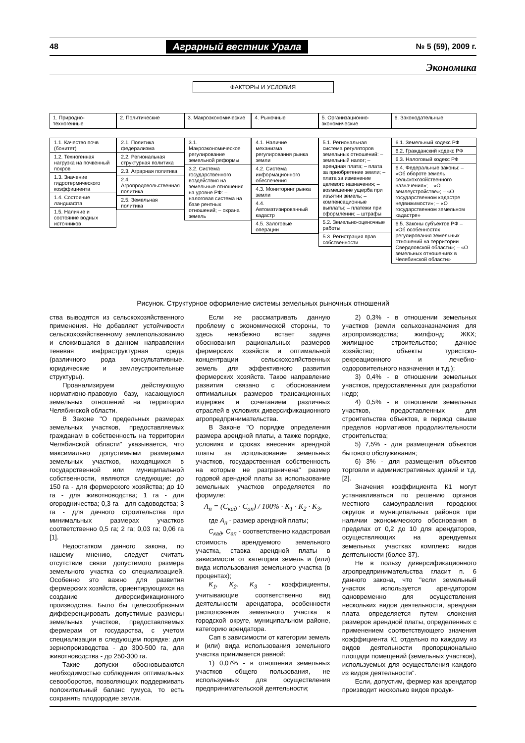48 Аграрный вестник Урала № 5 (59), 2009 г.
Экономика
ФАКТОРЫ И УСЛОВИЯ
1. Природно-техногенные
1.1. Качество почв (бонитет)
1.2. Техногенная нагрузка на почвенный покров
1.3. Значение гидротермического коэффициента
1.4. Состояние ландшафта
1.5. Наличие и состояние водных источников
2. Политические
2.1. Политика федерализма
2.2. Региональная структурная политика
2.3. Аграрная политика
2.4. Агропродовольственная политика
2.5. Земельная политика
3. Макроэкономические
3.1. Макроэкономическое регулирование земельной реформы
3.2. Система государственного воздействия на земельные отношения на уровне РФ: – налоговая система на базе рентных отношений; – охрана земель
4. Рыночные
4.1. Наличие механизма регулирования рынка земли
4.2. Система информационного обеспечения
4.3. Мониторинг рынка земли
4.4. Автоматизированный кадастр
4.5. Залоговые операции
5. Организационно-экономические
5.1. Региональная система регуляторов земельных отношений: – земельный налог; – арендная плата; – плата за приобретение земли; – плата за изменение целевого назначения; – возмещение ущерба при изъятии земель; – компенсационные выплаты; – платежи при оформлении; – штрафы
5.2. Земельно-оценочные работы
5.3. Регистрация прав собственности
6. Законодательные
6.1. Земельный кодекс РФ
6.2. Гражданский кодекс РФ
6.3. Налоговый кодекс РФ
6.4. Федеральные законы: – «Об обороте земель сельскохозяйственного назначения»; – «О землеустройстве»; – «О государственном кадастре недвижимости»; – «О государственном земельном кадастре»
6.5. Законы субъектов РФ – «Об особенностях регулирования земельных отношений на территории Свердловской области»; – «О земельных отношениях в Челябинской области»
Рисунок. Структурное оформление системы земельных рыночных отношений
ства выводятся из сельскохозяйственного применения. Не добавляет устойчивости сельскохозяйственному землепользованию и сложившаяся в данном направлении теневая инфраструктурная среда (различного рода консультативные, юридические и землеустроительные структуры).
Проанализируем действующую нормативно-правовую базу, касающуюся земельных отношений на территории Челябинской области.
В Законе "О предельных размерах земельных участков, предоставляемых гражданам в собственность на территории Челябинской области" указывается, что максимально допустимыми размерами земельных участков, находящихся в государственной или муниципальной собственности, являются следующие: до 150 га - для фермерского хозяйства; до 10 га - для животноводства; 1 га - для огородничества; 0,3 га - для садоводства; 3 га - для дачного строительства при минимальных размерах участков соответственно 0,5 га; 2 га; 0,03 га; 0,06 га [1].
Недостатком данного закона, по нашему мнению, следует считать отсутствие связи допустимого размера земельного участка со специализацией. Особенно это важно для развития фермерских хозяйств, ориентирующихся на создание диверсификационного производства. Было бы целесообразным дифференцировать допустимые размеры земельных участков, предоставляемых фермерам от государства, с учетом специализации в следующем порядке: для зернопроизводства - до 300-500 га, для животноводства - до 250-300 га.
Такие допуски обосновываются необходимостью соблюдения оптимальных севооборотов, позволяющих поддерживать положительный баланс гумуса, то есть сохранять плодородие земли.
Если же рассматривать данную проблему с экономической стороны, то здесь неизбежно встает задача обоснования рациональных размеров фермерских хозяйств и оптимальной концентрации сельскохозяйственных земель для эффективного развития фермерских хозяйств. Такое направление развития связано с обоснованием оптимальных размеров трансакционных издержек и сочетанием различных отраслей в условиях диверсификационного агропредпринимательства.
В Законе "О порядке определения размера арендной платы, а также порядке, условиях и сроках внесения арендной платы за использование земельных участков, государственная собственность на которые не разграничена" размер годовой арендной платы за использование земельных участков определяется по формуле:
A<sub>п</sub> = (C<sub>кад</sub> · C<sub>ап</sub>) / 100% · K<sub>1</sub> · K<sub>2</sub> · K<sub>3</sub>,
где А<sub>п</sub> - размер арендной платы;
С<sub>кад</sub>, С<sub>ап</sub> - соответственно кадастровая стоимость арендуемого земельного участка, ставка арендной платы в зависимости от категории земель и (или) вида использования земельного участка (в процентах);
K<sub>1</sub>, K<sub>2</sub>, K<sub>3</sub> - коэффициенты, учитывающие соответственно вид деятельности арендатора, особенности расположения земельного участка в городской округе, муниципальном районе, категорию арендатора.
Сап в зависимости от категории земель и (или) вида использования земельного участка принимается равной:
1) 0,07% - в отношении земельных участков общего пользования, не используемых для осуществления предпринимательской деятельности;
2) 0,3% - в отношении земельных участков (земли сельхозназначения для агропроизводства; жилфонд; ЖКХ; жилищное строительство; дачное хозяйство; объекты туристско-рекреационного и лечебно-оздоровительного назначения и т.д.);
3) 0,4% - в отношении земельных участков, предоставленных для разработки недр;
4) 0,5% - в отношении земельных участков, предоставленных для строительства объектов, в период свыше пределов нормативов продолжительности строительства;
5) 7,5% - для размещения объектов бытового обслуживания;
6) 3% - для размещения объектов торговли и административных зданий и т.д. [2].
Значения коэффициента К1 могут устанавливаться по решению органов местного самоуправления городских округов и муниципальных районов при наличии экономического обоснования в пределах от 0,2 до 10 для арендаторов, осуществляющих на арендуемых земельных участках комплекс видов деятельности (более 37).
Не в пользу диверсификационного агропредпринимательства гласит п. 6 данного закона, что "если земельный участок используется арендатором одновременно для осуществления нескольких видов деятельности, арендная плата определяется путем сложения размеров арендной платы, определенных с применением соответствующего значения коэффициента К1 отдельно по каждому из видов деятельности пропорционально площади помещений (земельных участков), используемых для осуществления каждого из видов деятельности".
Если, допустим, фермер как арендатор производит несколько видов продук-